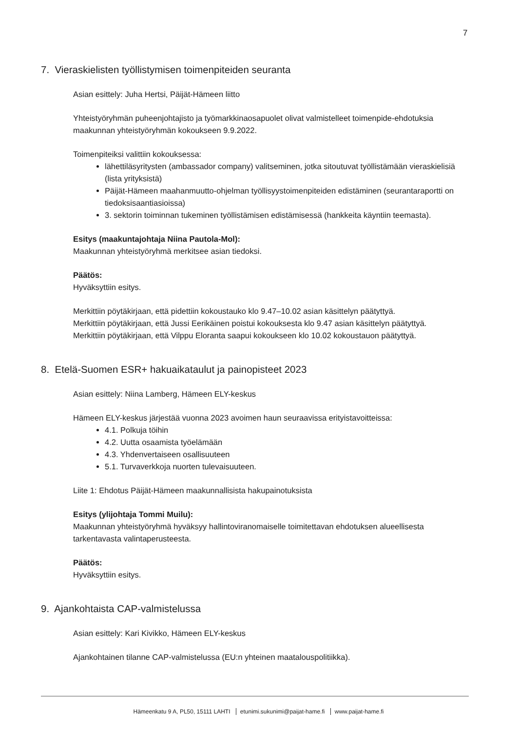7
7. Vieraskielisten työllistymisen toimenpiteiden seuranta
Asian esittely: Juha Hertsi, Päijät-Hämeen liitto
Yhteistyöryhmän puheenjohtajisto ja työmarkkinaosapuolet olivat valmistelleet toimenpide-ehdotuksia maakunnan yhteistyöryhmän kokoukseen 9.9.2022.
Toimenpiteiksi valittiin kokouksessa:
lähettiläsyritysten (ambassador company) valitseminen, jotka sitoutuvat työllistämään vieraskielisiä (lista yrityksistä)
Päijät-Hämeen maahanmuutto-ohjelman työllisyystoimenpiteiden edistäminen (seurantaraportti on tiedoksisaantiasioissa)
3. sektorin toiminnan tukeminen työllistämisen edistämisessä (hankkeita käyntiin teemasta).
Esitys (maakuntajohtaja Niina Pautola-Mol):
Maakunnan yhteistyöryhmä merkitsee asian tiedoksi.
Päätös:
Hyväksyttiin esitys.
Merkittiin pöytäkirjaan, että pidettiin kokoustauko klo 9.47–10.02 asian käsittelyn päätyttyä.
Merkittiin pöytäkirjaan, että Jussi Eerikäinen poistui kokouksesta klo 9.47 asian käsittelyn päätyttyä.
Merkittiin pöytäkirjaan, että Vilppu Eloranta saapui kokoukseen klo 10.02 kokoustauon päätyttyä.
8. Etelä-Suomen ESR+ hakuaikataulut ja painopisteet 2023
Asian esittely: Niina Lamberg, Hämeen ELY-keskus
Hämeen ELY-keskus järjestää vuonna 2023 avoimen haun seuraavissa erityistavoitteissa:
4.1. Polkuja töihin
4.2. Uutta osaamista työelämään
4.3. Yhdenvertaiseen osallisuuteen
5.1. Turvaverkkoja nuorten tulevaisuuteen.
Liite 1: Ehdotus Päijät-Hämeen maakunnallisista hakupainotuksista
Esitys (ylijohtaja Tommi Muilu):
Maakunnan yhteistyöryhmä hyväksyy hallintoviranomaiselle toimitettavan ehdotuksen alueellisesta tarkentavasta valintaperusteesta.
Päätös:
Hyväksyttiin esitys.
9. Ajankohtaista CAP-valmistelussa
Asian esittely: Kari Kivikko, Hämeen ELY-keskus
Ajankohtainen tilanne CAP-valmistelussa (EU:n yhteinen maatalouspolitiikka).
Hämeenkatu 9 A, PL50, 15111 LAHTI etunimi.sukunimi@paijat-hame.fi www.paijat-hame.fi